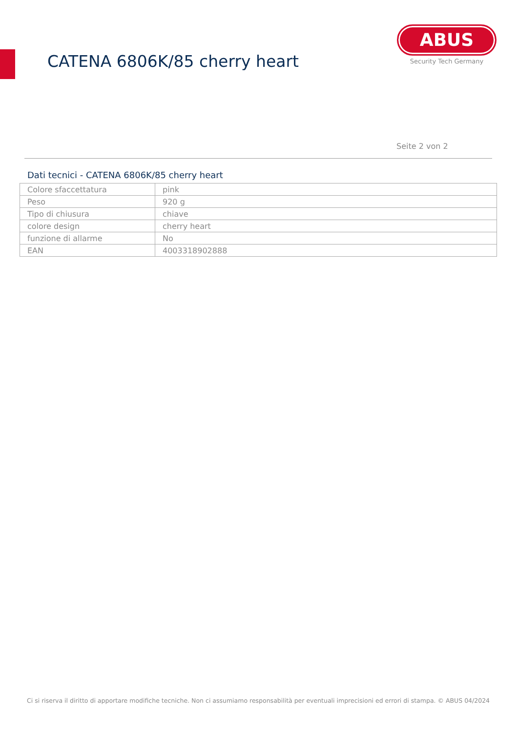CATENA 6806K/85 cherry heart
ABUS
Security Tech Germany
Seite 2 von 2
Dati tecnici - CATENA 6806K/85 cherry heart
| Colore sfaccettatura | pink |
| Peso | 920 g |
| Tipo di chiusura | chiave |
| colore design | cherry heart |
| funzione di allarme | No |
| EAN | 4003318902888 |
Ci si riserva il diritto di apportare modifiche tecniche. Non ci assumiamo responsabilità per eventuali imprecisioni ed errori di stampa. © ABUS 04/2024